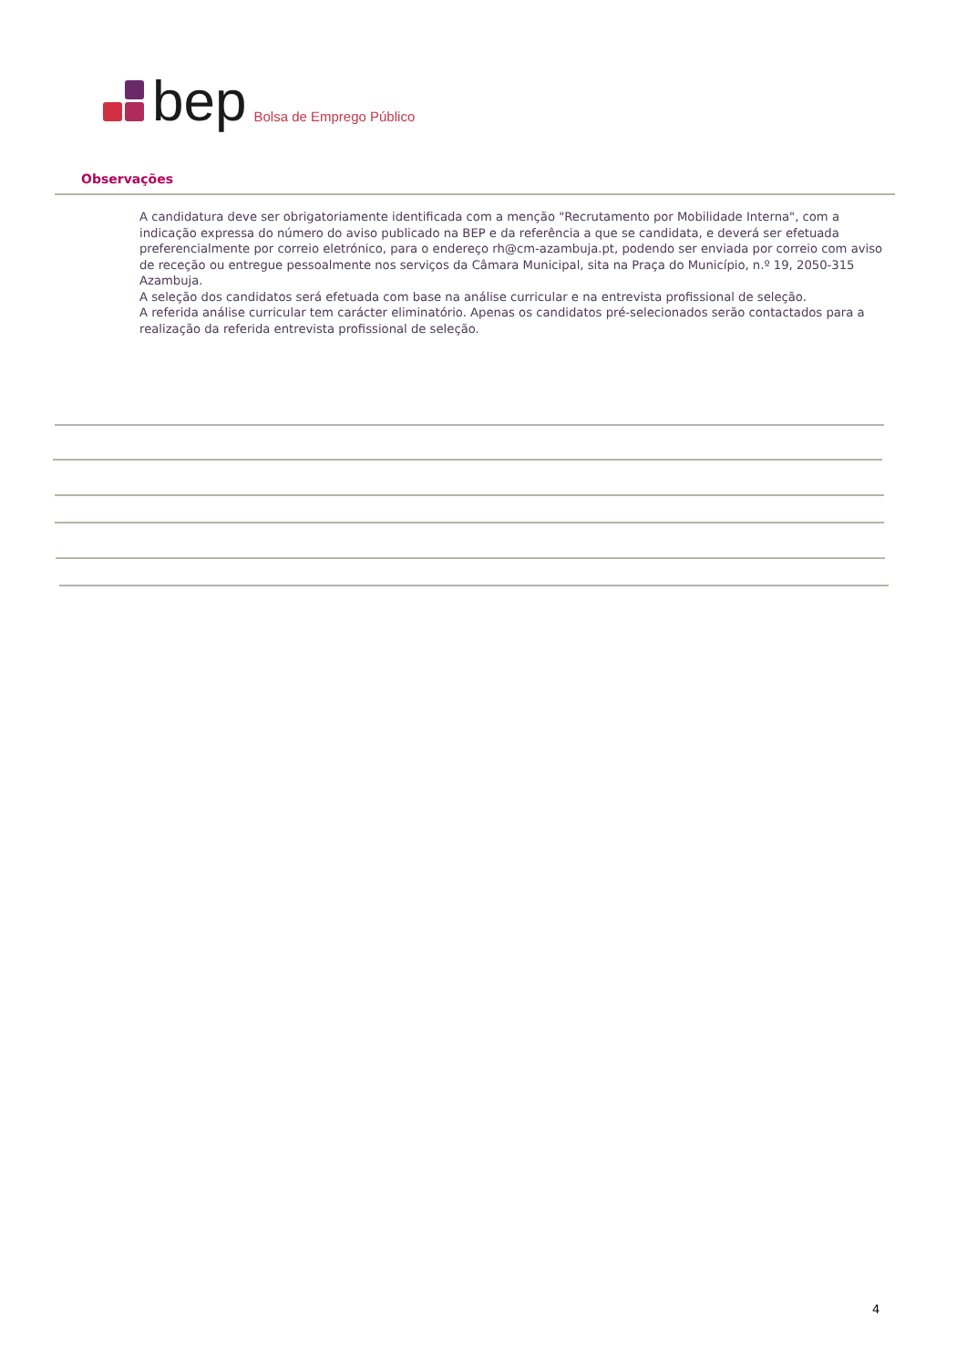bep Bolsa de Emprego Público
Observações
A candidatura deve ser obrigatoriamente identificada com a menção "Recrutamento por Mobilidade Interna", com a indicação expressa do número do aviso publicado na BEP e da referência a que se candidata, e deverá ser efetuada preferencialmente por correio eletrónico, para o endereço rh@cm-azambuja.pt, podendo ser enviada por correio com aviso de receção ou entregue pessoalmente nos serviços da Câmara Municipal, sita na Praça do Município, n.º 19, 2050-315 Azambuja.
A seleção dos candidatos será efetuada com base na análise curricular e na entrevista profissional de seleção.
A referida análise curricular tem carácter eliminatório. Apenas os candidatos pré-selecionados serão contactados para a realização da referida entrevista profissional de seleção.
4